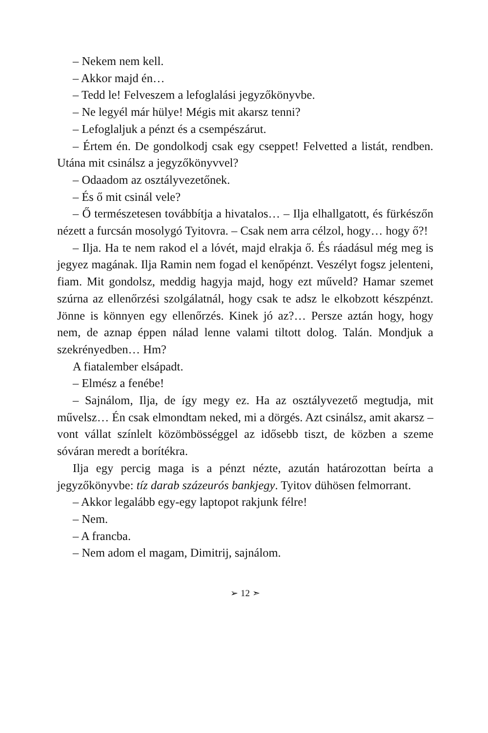– Nekem nem kell.
– Akkor majd én…
– Tedd le! Felveszem a lefoglalási jegyzőkönyvbe.
– Ne legyél már hülye! Mégis mit akarsz tenni?
– Lefoglaljuk a pénzt és a csempészárut.
– Értem én. De gondolkodj csak egy cseppet! Felvetted a listát, rendben. Utána mit csinálsz a jegyzőkönyvvel?
– Odaadom az osztályvezetőnek.
– És ő mit csinál vele?
– Ő természetesen továbbítja a hivatalos… – Ilja elhallgatott, és fürkészőn nézett a furcsán mosolygó Tyitovra. – Csak nem arra célzol, hogy… hogy ő?!
– Ilja. Ha te nem rakod el a lóvét, majd elrakja ő. És ráadásul még meg is jegyez magának. Ilja Ramin nem fogad el kenőpénzt. Veszélyt fogsz jelenteni, fiam. Mit gondolsz, meddig hagyja majd, hogy ezt műveld? Hamar szemet szúrna az ellenőrzési szolgálatnál, hogy csak te adsz le elkobzott készpénzt. Jönne is könnyen egy ellenőrzés. Kinek jó az?… Persze aztán hogy, hogy nem, de aznap éppen nálad lenne valami tiltott dolog. Talán. Mondjuk a szekrényedben… Hm?
A fiatalember elsápadt.
– Elmész a fenébe!
– Sajnálom, Ilja, de így megy ez. Ha az osztályvezető megtudja, mit művelsz… Én csak elmondtam neked, mi a dörgés. Azt csinálsz, amit akarsz – vont vállat színlelt közömbösséggel az idősebb tiszt, de közben a szeme sóváran meredt a borítékra.
Ilja egy percig maga is a pénzt nézte, azután határozottan beírta a jegyzőkönyvbe: tíz darab százeurós bankjegy. Tyitov dühösen felmorrant.
– Akkor legalább egy-egy laptopot rakjunk félre!
– Nem.
– A francba.
– Nem adom el magam, Dimitrij, sajnálom.
➢ 12 ➣